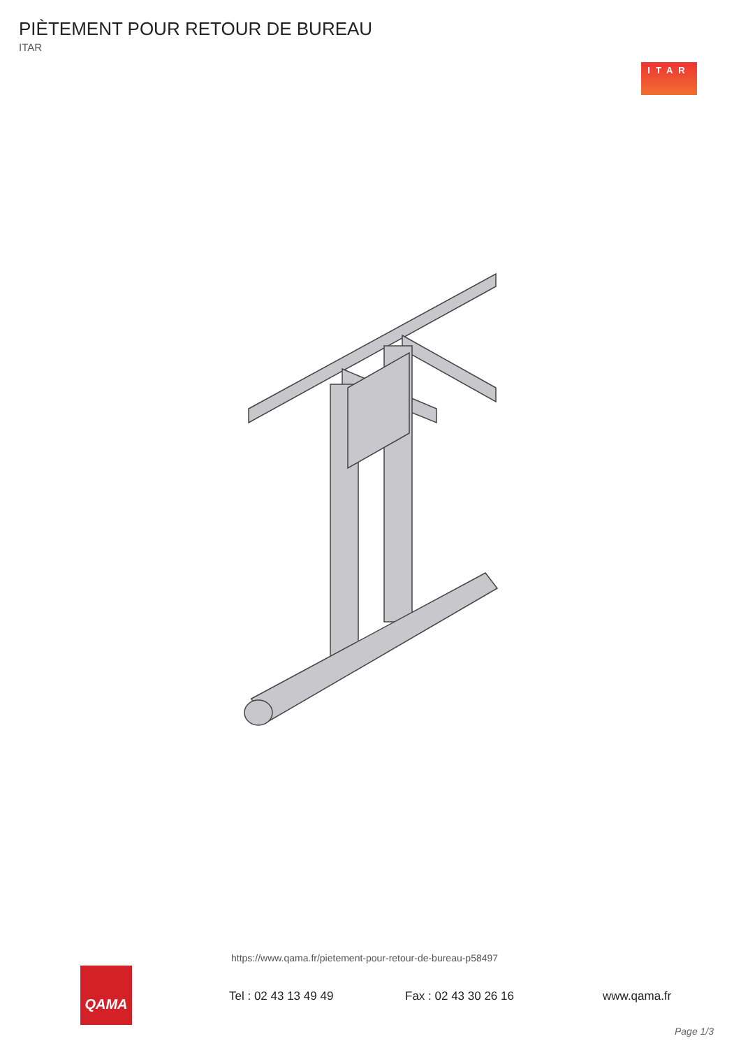PIÈTEMENT POUR RETOUR DE BUREAU
ITAR
ITAR
https://www.qama.fr/pietement-pour-retour-de-bureau-p58497
QAMA
Tel : 02 43 13 49 49 Fax : 02 43 30 26 16 www.qama.fr
Page 1/3